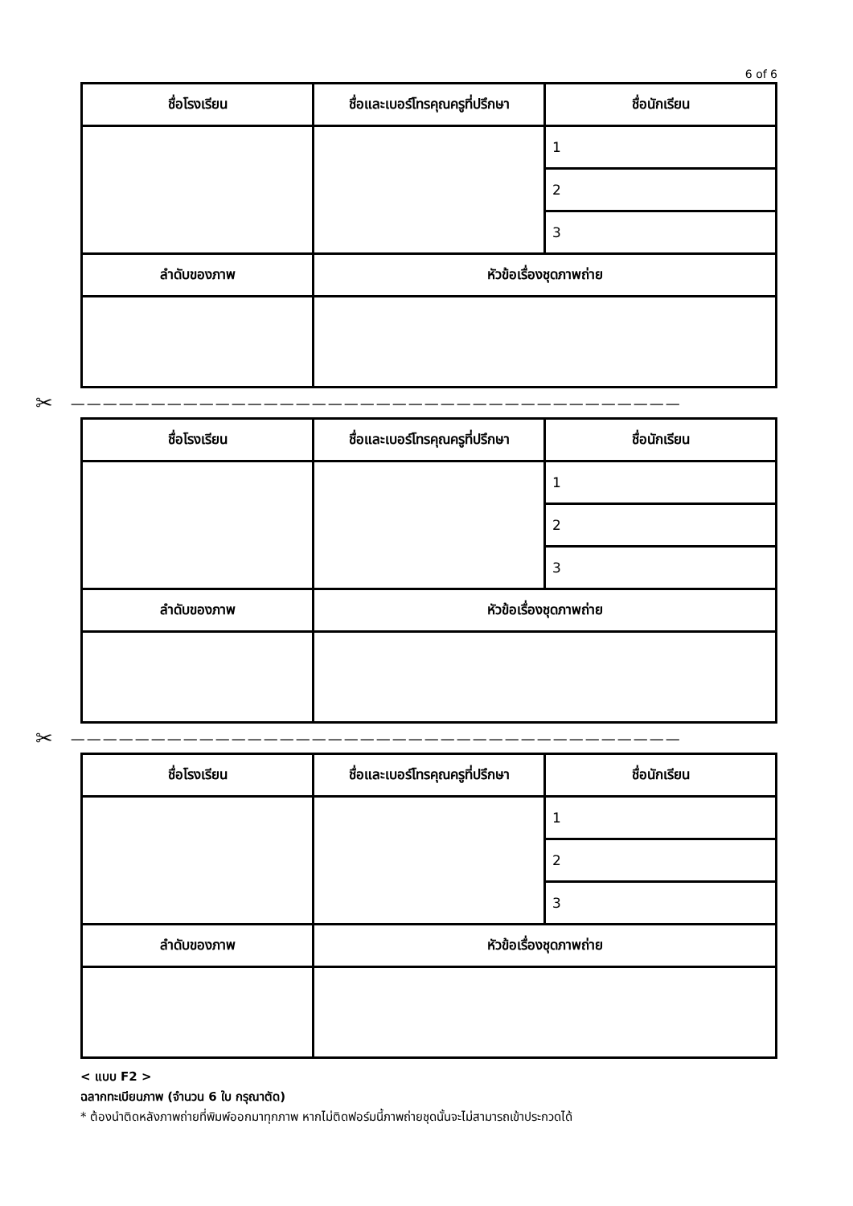6 of 6
| ชื่อโรงเรียน | ชื่อและเบอร์โทรคุณครูที่ปรึกษา | ชื่อนักเรียน |
| --- | --- | --- |
| | | 1 |
| | | 2 |
| | | 3 |
| ลำดับของภาพ | หัวข้อเรื่องชุดภาพถ่าย | |
✂ ——————————————————————————————————————
| ชื่อโรงเรียน | ชื่อและเบอร์โทรคุณครูที่ปรึกษา | ชื่อนักเรียน |
| --- | --- | --- |
| | | 1 |
| | | 2 |
| | | 3 |
| ลำดับของภาพ | หัวข้อเรื่องชุดภาพถ่าย | |
✂ ——————————————————————————————————————
| ชื่อโรงเรียน | ชื่อและเบอร์โทรคุณครูที่ปรึกษา | ชื่อนักเรียน |
| --- | --- | --- |
| | | 1 |
| | | 2 |
| | | 3 |
| ลำดับของภาพ | หัวข้อเรื่องชุดภาพถ่าย | |
< แบบ F2 >
ฉลากทะเบียนภาพ (จำนวน 6 ใบ กรุณาตัด)
* ต้องนำติดหลังภาพถ่ายที่พิมพ์ออกมาทุกภาพ หากไม่ติดฟอร์มนี้ภาพถ่ายชุดนั้นจะไม่สามารถเข้าประกวดได้